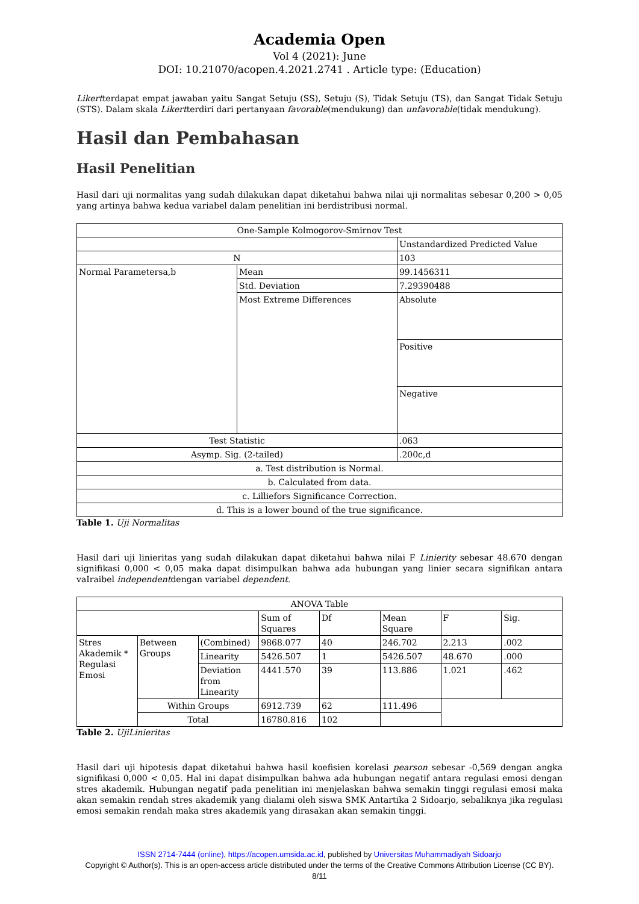Academia Open
Vol 4 (2021): June
DOI: 10.21070/acopen.4.2021.2741 . Article type: (Education)
Likertterdapat empat jawaban yaitu Sangat Setuju (SS), Setuju (S), Tidak Setuju (TS), dan Sangat Tidak Setuju (STS). Dalam skala Likertterdiri dari pertanyaan favorable(mendukung) dan unfavorable(tidak mendukung).
Hasil dan Pembahasan
Hasil Penelitian
Hasil dari uji normalitas yang sudah dilakukan dapat diketahui bahwa nilai uji normalitas sebesar 0,200 > 0,05 yang artinya bahwa kedua variabel dalam penelitian ini berdistribusi normal.
| One-Sample Kolmogorov-Smirnov Test | | |
| | | Unstandardized Predicted Value |
| N | | 103 |
| Normal Parametersa,b | Mean | 99.1456311 |
| | Std. Deviation | 7.29390488 |
| | Most Extreme Differences | Absolute |
| | | Positive |
| | | Negative |
| Test Statistic | | .063 |
| Asymp. Sig. (2-tailed) | | .200c,d |
| a. Test distribution is Normal. | | |
| b. Calculated from data. | | |
| c. Lilliefors Significance Correction. | | |
| d. This is a lower bound of the true significance. | | |
Table 1. Uji Normalitas
Hasil dari uji linieritas yang sudah dilakukan dapat diketahui bahwa nilai F Linierity sebesar 48.670 dengan signifikasi 0,000 < 0,05 maka dapat disimpulkan bahwa ada hubungan yang linier secara signifikan antara vaIraibel independentdengan variabel dependent.
| ANOVA Table | | | | | | | |
| | | | Sum of Squares | Df | Mean Square | F | Sig. |
| Stres Akademik * Regulasi Emosi | Between Groups | (Combined) | 9868.077 | 40 | 246.702 | 2.213 | .002 |
| | | Linearity | 5426.507 | 1 | 5426.507 | 48.670 | .000 |
| | | Deviation from Linearity | 4441.570 | 39 | 113.886 | 1.021 | .462 |
| | Within Groups | | 6912.739 | 62 | 111.496 | | |
| | Total | | 16780.816 | 102 | | | |
Table 2. UjiLinieritas
Hasil dari uji hipotesis dapat diketahui bahwa hasil koefisien korelasi pearson sebesar -0,569 dengan angka signifikasi 0,000 < 0,05. Hal ini dapat disimpulkan bahwa ada hubungan negatif antara regulasi emosi dengan stres akademik. Hubungan negatif pada penelitian ini menjelaskan bahwa semakin tinggi regulasi emosi maka akan semakin rendah stres akademik yang dialami oleh siswa SMK Antartika 2 Sidoarjo, sebaliknya jika regulasi emosi semakin rendah maka stres akademik yang dirasakan akan semakin tinggi.
ISSN 2714-7444 (online), https://acopen.umsida.ac.id, published by Universitas Muhammadiyah Sidoarjo
Copyright © Author(s). This is an open-access article distributed under the terms of the Creative Commons Attribution License (CC BY).
8/11